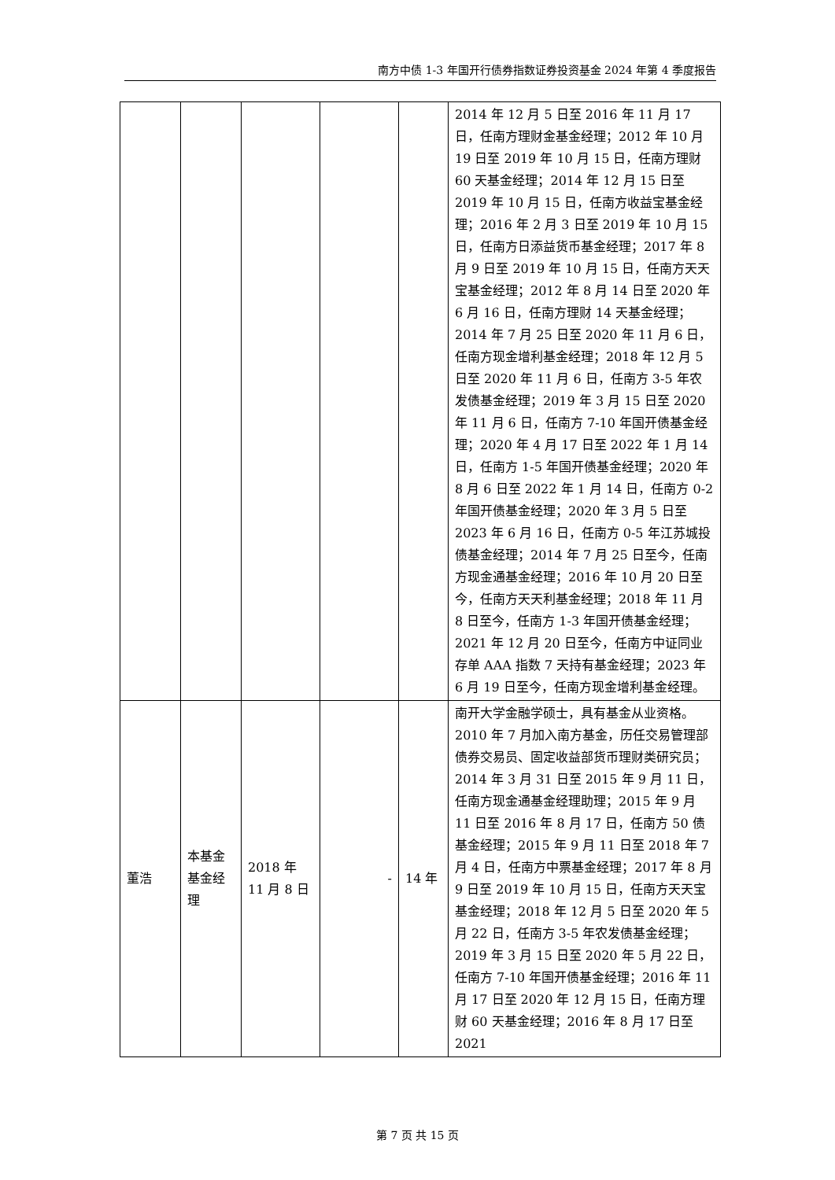南方中债 1-3 年国开行债券指数证券投资基金 2024 年第 4 季度报告
| | | | | | 2014 年 12 月 5 日至 2016 年 11 月 17 日，任南方理财金基金经理；2012 年 10 月 19 日至 2019 年 10 月 15 日，任南方理财 60 天基金经理；2014 年 12 月 15 日至 2019 年 10 月 15 日，任南方收益宝基金经理；2016 年 2 月 3 日至 2019 年 10 月 15 日，任南方日添益货币基金经理；2017 年 8 月 9 日至 2019 年 10 月 15 日，任南方天天宝基金经理；2012 年 8 月 14 日至 2020 年 6 月 16 日，任南方理财 14 天基金经理；2014 年 7 月 25 日至 2020 年 11 月 6 日，任南方现金增利基金经理；2018 年 12 月 5 日至 2020 年 11 月 6 日，任南方 3-5 年农发债基金经理；2019 年 3 月 15 日至 2020 年 11 月 6 日，任南方 7-10 年国开债基金经理；2020 年 4 月 17 日至 2022 年 1 月 14 日，任南方 1-5 年国开债基金经理；2020 年 8 月 6 日至 2022 年 1 月 14 日，任南方 0-2 年国开债基金经理；2020 年 3 月 5 日至 2023 年 6 月 16 日，任南方 0-5 年江苏城投债基金经理；2014 年 7 月 25 日至今，任南方现金通基金经理；2016 年 10 月 20 日至今，任南方天天利基金经理；2018 年 11 月 8 日至今，任南方 1-3 年国开债基金经理；2021 年 12 月 20 日至今，任南方中证同业存单 AAA 指数 7 天持有基金经理；2023 年 6 月 19 日至今，任南方现金增利基金经理。 |
| 董浩 | 本基金基金经理 | 2018 年 11 月 8 日 | - | 14 年 | 南开大学金融学硕士，具有基金从业资格。2010 年 7 月加入南方基金，历任交易管理部债券交易员、固定收益部货币理财类研究员；2014 年 3 月 31 日至 2015 年 9 月 11 日，任南方现金通基金经理助理；2015 年 9 月 11 日至 2016 年 8 月 17 日，任南方 50 债基金经理；2015 年 9 月 11 日至 2018 年 7 月 4 日，任南方中票基金经理；2017 年 8 月 9 日至 2019 年 10 月 15 日，任南方天天宝基金经理；2018 年 12 月 5 日至 2020 年 5 月 22 日，任南方 3-5 年农发债基金经理；2019 年 3 月 15 日至 2020 年 5 月 22 日，任南方 7-10 年国开债基金经理；2016 年 11 月 17 日至 2020 年 12 月 15 日，任南方理财 60 天基金经理；2016 年 8 月 17 日至 2021 |
第 7 页 共 15 页